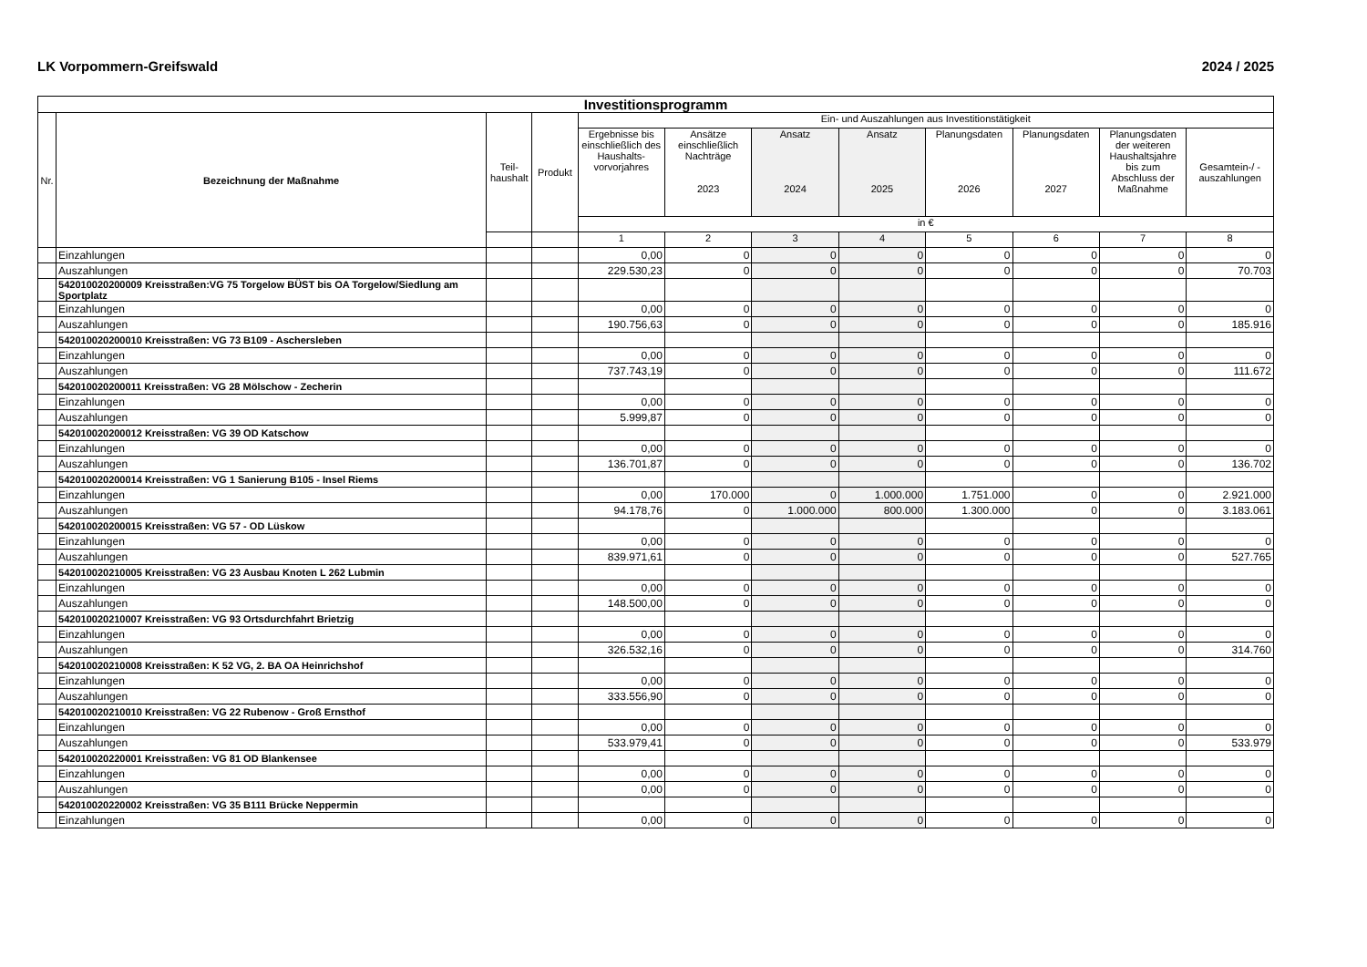LK Vorpommern-Greifswald 2024 / 2025
| Investitionsprogramm | | | | | | | | | | | |
| --- | --- | --- | --- | --- | --- | --- | --- | --- | --- | --- | --- |
| Nr. | Bezeichnung der Maßnahme | Teil- haushalt | Produkt | Ein- und Auszahlungen aus Investitionstätigkeit | | | | | | | |
| | | | | Ergebnisse bis einschließlich des Haushalts-vorvorjahres | Ansätze einschließlich Nachträge 2023 | Ansatz 2024 | Ansatz 2025 | Planungsdaten 2026 | Planungsdaten 2027 | Planungsdaten der weiteren Haushaltsjahre bis zum Abschluss der Maßnahme | Gesamtein-/ -auszahlungen |
| | | | | in € | | | | | | | |
| | | | | 1 | 2 | 3 | 4 | 5 | 6 | 7 | 8 |
| | Einzahlungen | | | 0,00 | 0 | 0 | 0 | 0 | 0 | 0 | 0 |
| | Auszahlungen | | | 229.530,23 | 0 | 0 | 0 | 0 | 0 | 0 | 70.703 |
| | 542010020200009 Kreisstraßen:VG 75 Torgelow BÜST bis OA Torgelow/Siedlung am Sportplatz | | | | | | | | | | |
| | Einzahlungen | | | 0,00 | 0 | 0 | 0 | 0 | 0 | 0 | 0 |
| | Auszahlungen | | | 190.756,63 | 0 | 0 | 0 | 0 | 0 | 0 | 185.916 |
| | 542010020200010 Kreisstraßen: VG 73 B109 - Aschersleben | | | | | | | | | | |
| | Einzahlungen | | | 0,00 | 0 | 0 | 0 | 0 | 0 | 0 | 0 |
| | Auszahlungen | | | 737.743,19 | 0 | 0 | 0 | 0 | 0 | 0 | 111.672 |
| | 542010020200011 Kreisstraßen: VG 28 Mölschow - Zecherin | | | | | | | | | | |
| | Einzahlungen | | | 0,00 | 0 | 0 | 0 | 0 | 0 | 0 | 0 |
| | Auszahlungen | | | 5.999,87 | 0 | 0 | 0 | 0 | 0 | 0 | 0 |
| | 542010020200012 Kreisstraßen: VG 39 OD Katschow | | | | | | | | | | |
| | Einzahlungen | | | 0,00 | 0 | 0 | 0 | 0 | 0 | 0 | 0 |
| | Auszahlungen | | | 136.701,87 | 0 | 0 | 0 | 0 | 0 | 0 | 136.702 |
| | 542010020200014 Kreisstraßen: VG 1 Sanierung B105 - Insel Riems | | | | | | | | | | |
| | Einzahlungen | | | 0,00 | 170.000 | 0 | 1.000.000 | 1.751.000 | 0 | 0 | 2.921.000 |
| | Auszahlungen | | | 94.178,76 | 0 | 1.000.000 | 800.000 | 1.300.000 | 0 | 0 | 3.183.061 |
| | 542010020200015 Kreisstraßen: VG 57 - OD Lüskow | | | | | | | | | | |
| | Einzahlungen | | | 0,00 | 0 | 0 | 0 | 0 | 0 | 0 | 0 |
| | Auszahlungen | | | 839.971,61 | 0 | 0 | 0 | 0 | 0 | 0 | 527.765 |
| | 542010020210005 Kreisstraßen: VG 23 Ausbau Knoten L 262 Lubmin | | | | | | | | | | |
| | Einzahlungen | | | 0,00 | 0 | 0 | 0 | 0 | 0 | 0 | 0 |
| | Auszahlungen | | | 148.500,00 | 0 | 0 | 0 | 0 | 0 | 0 | 0 |
| | 542010020210007 Kreisstraßen: VG 93 Ortsdurchfahrt Brietzig | | | | | | | | | | |
| | Einzahlungen | | | 0,00 | 0 | 0 | 0 | 0 | 0 | 0 | 0 |
| | Auszahlungen | | | 326.532,16 | 0 | 0 | 0 | 0 | 0 | 0 | 314.760 |
| | 542010020210008 Kreisstraßen: K 52 VG, 2. BA OA Heinrichshof | | | | | | | | | | |
| | Einzahlungen | | | 0,00 | 0 | 0 | 0 | 0 | 0 | 0 | 0 |
| | Auszahlungen | | | 333.556,90 | 0 | 0 | 0 | 0 | 0 | 0 | 0 |
| | 542010020210010 Kreisstraßen: VG 22 Rubenow - Groß Ernsthof | | | | | | | | | | |
| | Einzahlungen | | | 0,00 | 0 | 0 | 0 | 0 | 0 | 0 | 0 |
| | Auszahlungen | | | 533.979,41 | 0 | 0 | 0 | 0 | 0 | 0 | 533.979 |
| | 542010020220001 Kreisstraßen: VG 81 OD Blankensee | | | | | | | | | | |
| | Einzahlungen | | | 0,00 | 0 | 0 | 0 | 0 | 0 | 0 | 0 |
| | Auszahlungen | | | 0,00 | 0 | 0 | 0 | 0 | 0 | 0 | 0 |
| | 542010020220002 Kreisstraßen: VG 35 B111 Brücke Neppermin | | | | | | | | | | |
| | Einzahlungen | | | 0,00 | 0 | 0 | 0 | 0 | 0 | 0 | 0 |